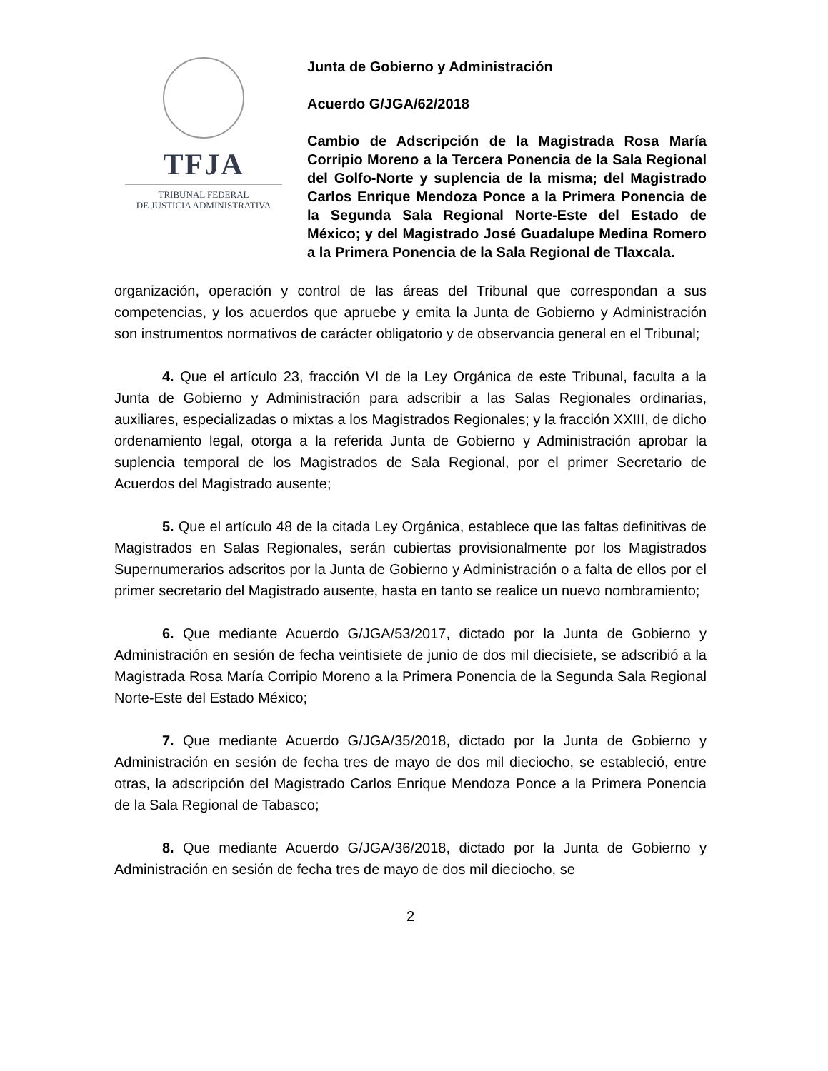TFJA
TRIBUNAL FEDERAL
DE JUSTICIA ADMINISTRATIVA
Junta de Gobierno y Administración
Acuerdo G/JGA/62/2018
Cambio de Adscripción de la Magistrada Rosa María Corripio Moreno a la Tercera Ponencia de la Sala Regional del Golfo-Norte y suplencia de la misma; del Magistrado Carlos Enrique Mendoza Ponce a la Primera Ponencia de la Segunda Sala Regional Norte-Este del Estado de México; y del Magistrado José Guadalupe Medina Romero a la Primera Ponencia de la Sala Regional de Tlaxcala.
organización, operación y control de las áreas del Tribunal que correspondan a sus competencias, y los acuerdos que apruebe y emita la Junta de Gobierno y Administración son instrumentos normativos de carácter obligatorio y de observancia general en el Tribunal;
4. Que el artículo 23, fracción VI de la Ley Orgánica de este Tribunal, faculta a la Junta de Gobierno y Administración para adscribir a las Salas Regionales ordinarias, auxiliares, especializadas o mixtas a los Magistrados Regionales; y la fracción XXIII, de dicho ordenamiento legal, otorga a la referida Junta de Gobierno y Administración aprobar la suplencia temporal de los Magistrados de Sala Regional, por el primer Secretario de Acuerdos del Magistrado ausente;
5. Que el artículo 48 de la citada Ley Orgánica, establece que las faltas definitivas de Magistrados en Salas Regionales, serán cubiertas provisionalmente por los Magistrados Supernumerarios adscritos por la Junta de Gobierno y Administración o a falta de ellos por el primer secretario del Magistrado ausente, hasta en tanto se realice un nuevo nombramiento;
6. Que mediante Acuerdo G/JGA/53/2017, dictado por la Junta de Gobierno y Administración en sesión de fecha veintisiete de junio de dos mil diecisiete, se adscribió a la Magistrada Rosa María Corripio Moreno a la Primera Ponencia de la Segunda Sala Regional Norte-Este del Estado México;
7. Que mediante Acuerdo G/JGA/35/2018, dictado por la Junta de Gobierno y Administración en sesión de fecha tres de mayo de dos mil dieciocho, se estableció, entre otras, la adscripción del Magistrado Carlos Enrique Mendoza Ponce a la Primera Ponencia de la Sala Regional de Tabasco;
8. Que mediante Acuerdo G/JGA/36/2018, dictado por la Junta de Gobierno y Administración en sesión de fecha tres de mayo de dos mil dieciocho, se
2